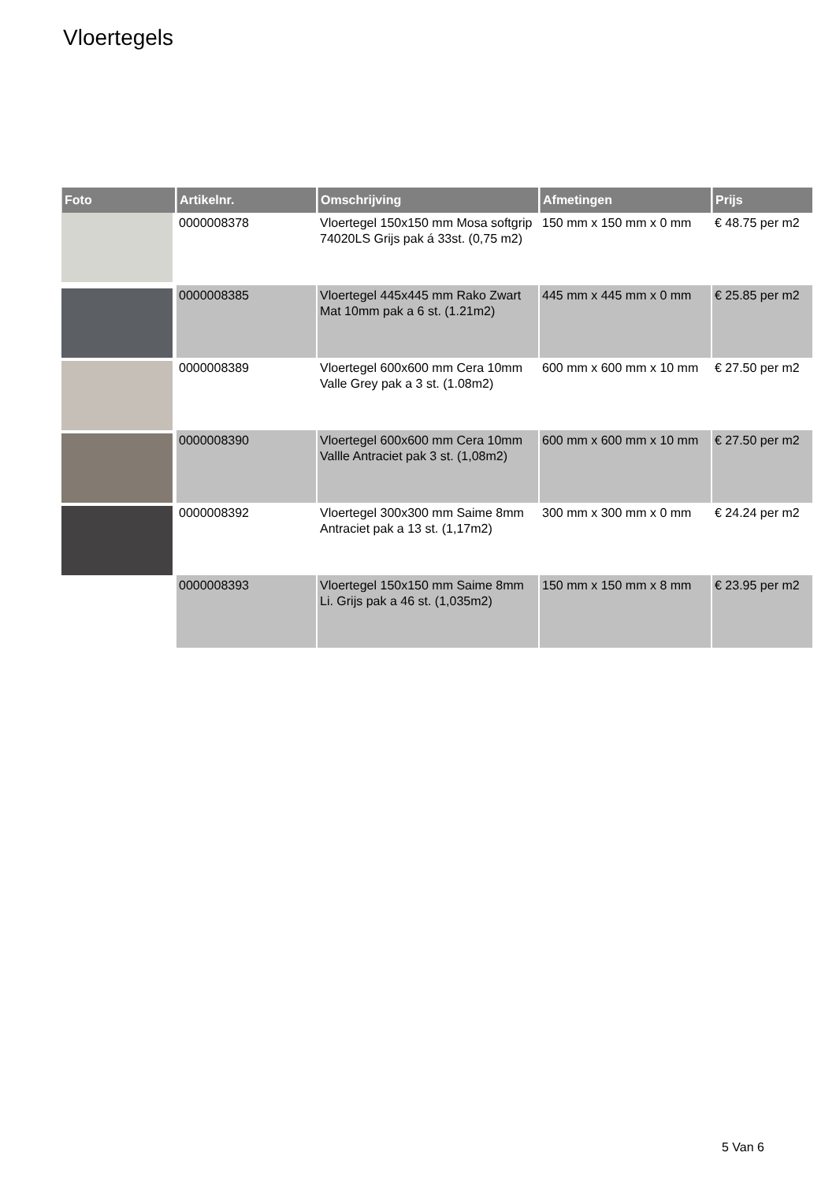Vloertegels
| Foto | Artikelnr. | Omschrijving | Afmetingen | Prijs |
| --- | --- | --- | --- | --- |
| | 0000008378 | Vloertegel 150x150 mm Mosa softgrip 74020LS Grijs pak á 33st. (0,75 m2) | 150 mm x 150 mm x 0 mm | € 48.75 per m2 |
| | 0000008385 | Vloertegel 445x445 mm Rako Zwart Mat 10mm pak a 6 st. (1.21m2) | 445 mm x 445 mm x 0 mm | € 25.85 per m2 |
| | 0000008389 | Vloertegel 600x600 mm Cera 10mm Valle Grey pak a 3 st. (1.08m2) | 600 mm x 600 mm x 10 mm | € 27.50 per m2 |
| | 0000008390 | Vloertegel 600x600 mm Cera 10mm Vallle Antraciet pak 3 st. (1,08m2) | 600 mm x 600 mm x 10 mm | € 27.50 per m2 |
| | 0000008392 | Vloertegel 300x300 mm Saime 8mm Antraciet pak a 13 st. (1,17m2) | 300 mm x 300 mm x 0 mm | € 24.24 per m2 |
| | 0000008393 | Vloertegel 150x150 mm Saime 8mm Li. Grijs pak a 46 st. (1,035m2) | 150 mm x 150 mm x 8 mm | € 23.95 per m2 |
5 Van 6